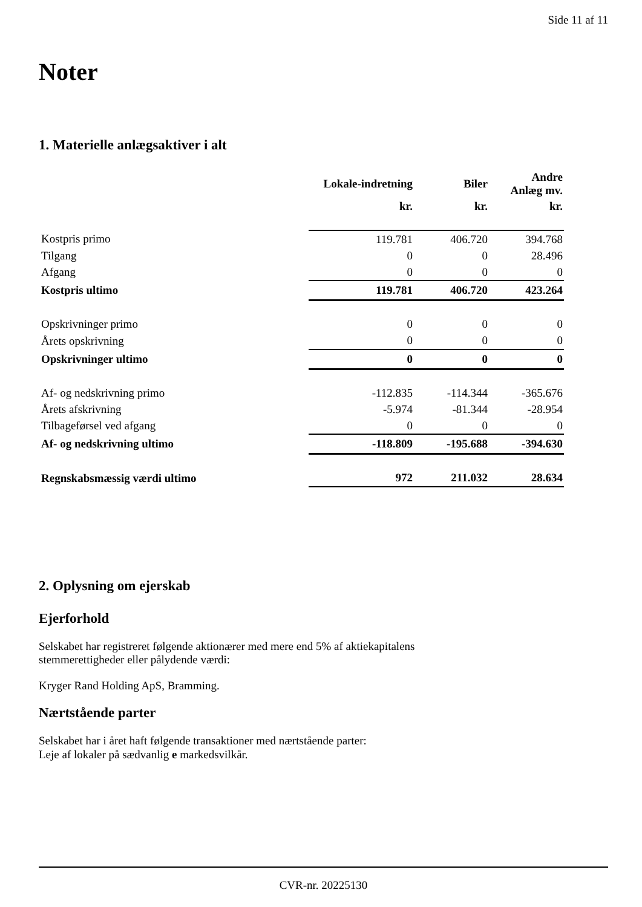Side 11 af 11
Noter
1. Materielle anlægsaktiver i alt
| | Lokale-indretning | Biler | Andre Anlæg mv. |
| --- | --- | --- | --- |
| | kr. | kr. | kr. |
| Kostpris primo | 119.781 | 406.720 | 394.768 |
| Tilgang | 0 | 0 | 28.496 |
| Afgang | 0 | 0 | 0 |
| Kostpris ultimo | 119.781 | 406.720 | 423.264 |
| Opskrivninger primo | 0 | 0 | 0 |
| Årets opskrivning | 0 | 0 | 0 |
| Opskrivninger ultimo | 0 | 0 | 0 |
| Af- og nedskrivning primo | -112.835 | -114.344 | -365.676 |
| Årets afskrivning | -5.974 | -81.344 | -28.954 |
| Tilbageførsel ved afgang | 0 | 0 | 0 |
| Af- og nedskrivning ultimo | -118.809 | -195.688 | -394.630 |
| Regnskabsmæssig værdi ultimo | 972 | 211.032 | 28.634 |
2. Oplysning om ejerskab
Ejerforhold
Selskabet har registreret følgende aktionærer med mere end 5% af aktiekapitalens
stemmerettigheder eller pålydende værdi:
Kryger Rand Holding ApS, Bramming.
Nærtstående parter
Selskabet har i året haft følgende transaktioner med nærtstående parter:
Leje af lokaler på sædvanlig e markedsvilkår.
CVR-nr. 20225130